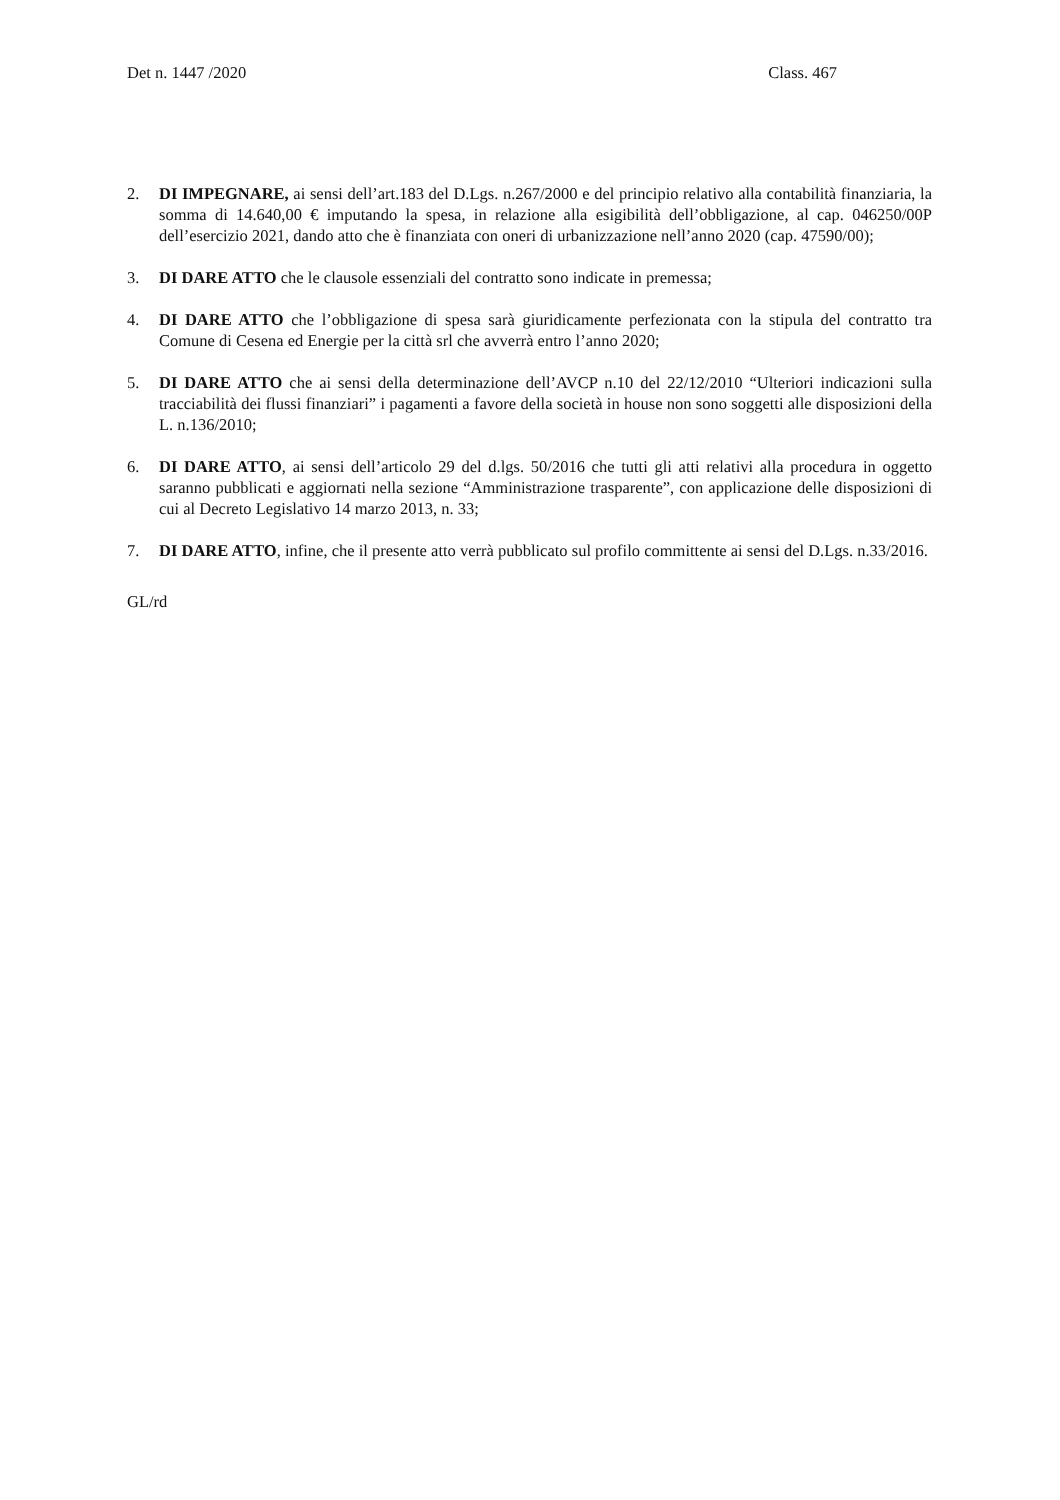Det n. 1447 /2020 Class. 467
2. DI IMPEGNARE, ai sensi dell’art.183 del D.Lgs. n.267/2000 e del principio relativo alla contabilità finanziaria, la somma di 14.640,00 € imputando la spesa, in relazione alla esigibilità dell’obbligazione, al cap. 046250/00P dell’esercizio 2021, dando atto che è finanziata con oneri di urbanizzazione nell’anno 2020 (cap. 47590/00);
3. DI DARE ATTO che le clausole essenziali del contratto sono indicate in premessa;
4. DI DARE ATTO che l’obbligazione di spesa sarà giuridicamente perfezionata con la stipula del contratto tra Comune di Cesena ed Energie per la città srl che avverrà entro l’anno 2020;
5. DI DARE ATTO che ai sensi della determinazione dell’AVCP n.10 del 22/12/2010 “Ulteriori indicazioni sulla tracciabilità dei flussi finanziari” i pagamenti a favore della società in house non sono soggetti alle disposizioni della L. n.136/2010;
6. DI DARE ATTO, ai sensi dell’articolo 29 del d.lgs. 50/2016 che tutti gli atti relativi alla procedura in oggetto saranno pubblicati e aggiornati nella sezione “Amministrazione trasparente”, con applicazione delle disposizioni di cui al Decreto Legislativo 14 marzo 2013, n. 33;
7. DI DARE ATTO, infine, che il presente atto verrà pubblicato sul profilo committente ai sensi del D.Lgs. n.33/2016.
GL/rd